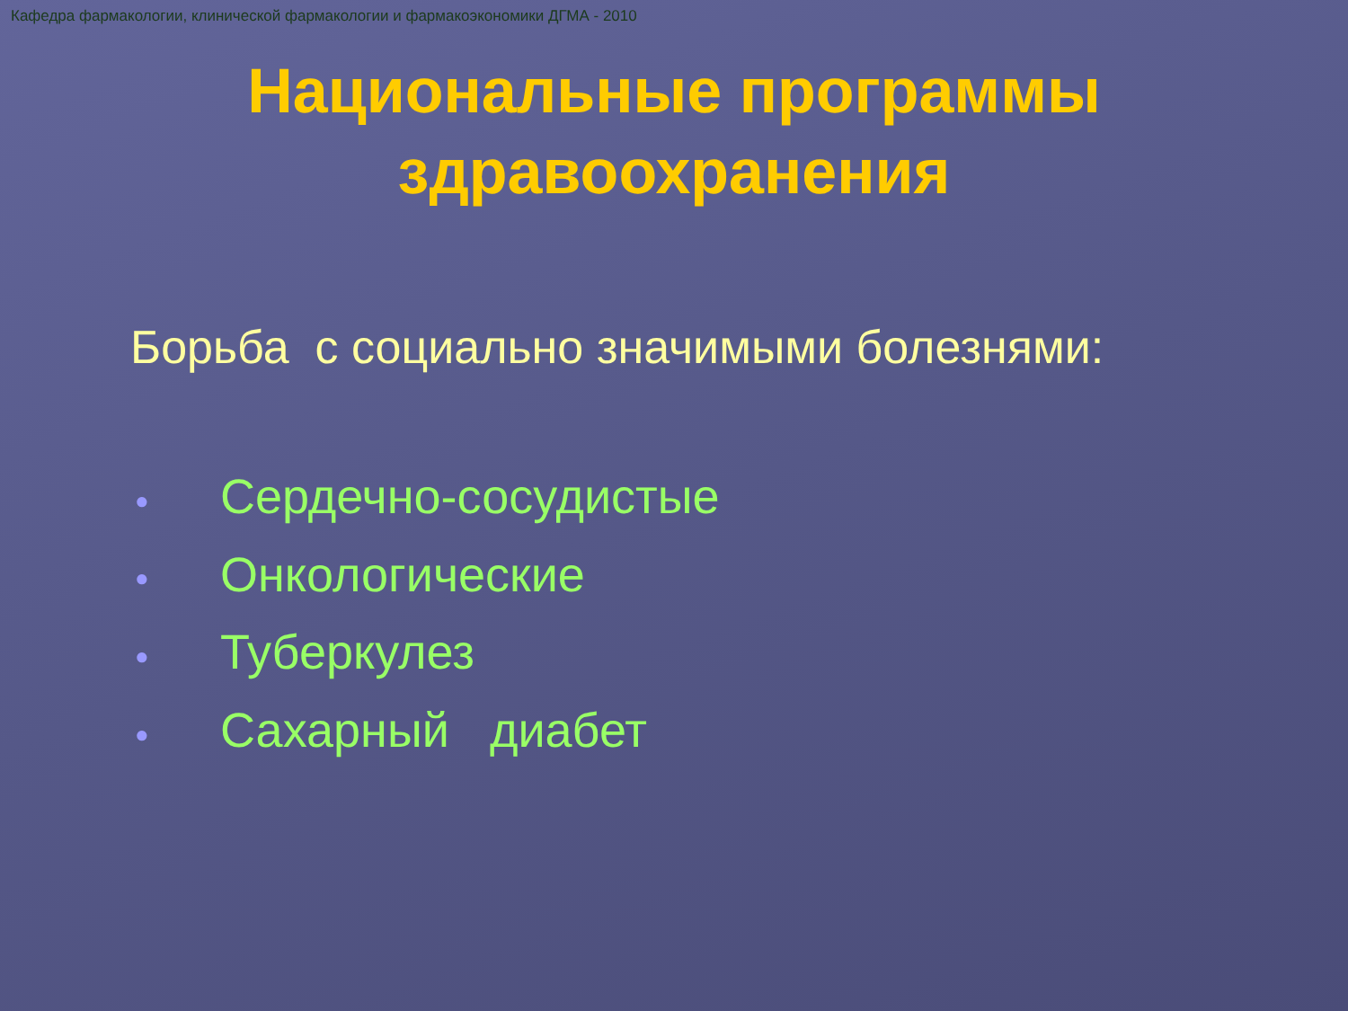Кафедра фармакологии, клинической фармакологии и фармакоэкономики ДГМА - 2010
Национальные программы
здравоохранения
Борьба с социально значимыми болезнями:
● Сердечно-сосудистые
● Онкологические
● Туберкулез
● Сахарный диабет